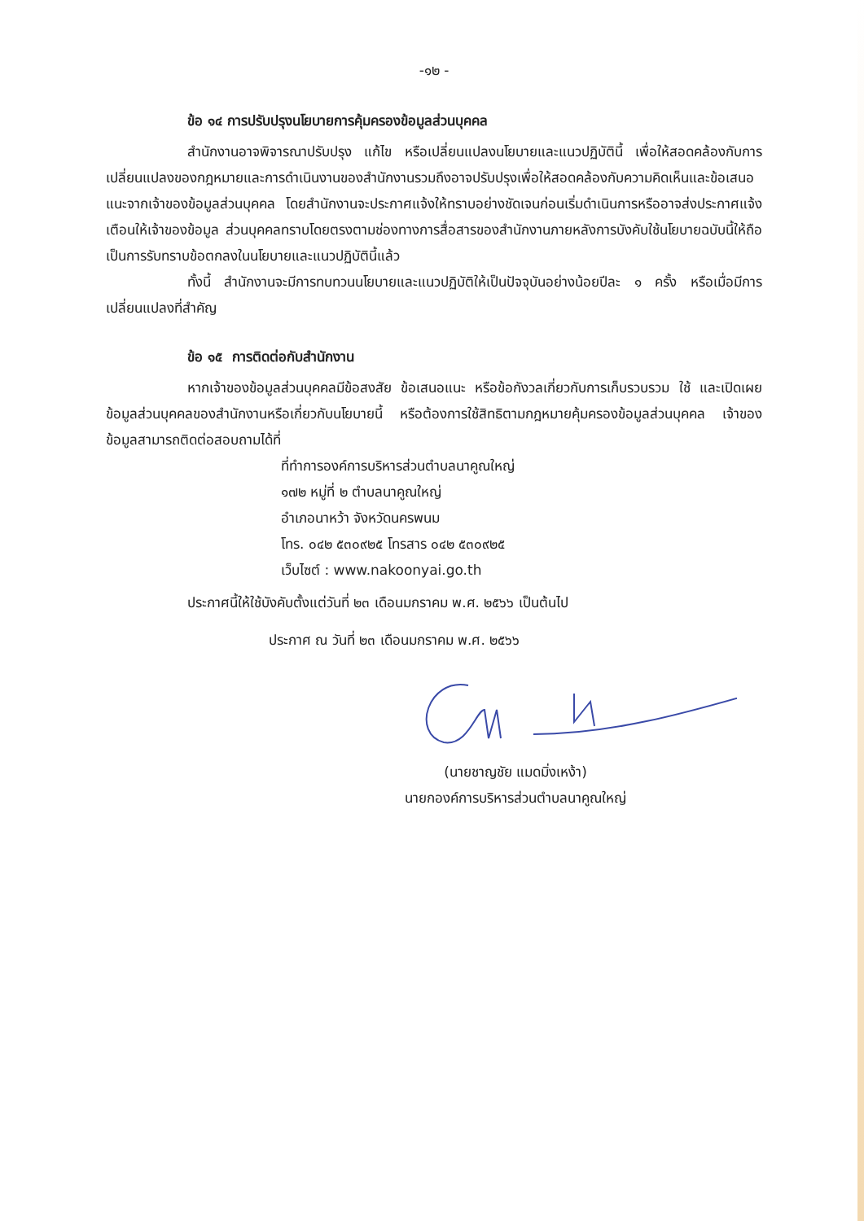-๑๒ -
ข้อ ๑๔ การปรับปรุงนโยบายการคุ้มครองข้อมูลส่วนบุคคล
สำนักงานอาจพิจารณาปรับปรุง แก้ไข หรือเปลี่ยนแปลงนโยบายและแนวปฏิบัตินี้ เพื่อให้สอดคล้องกับการเปลี่ยนแปลงของกฎหมายและการดำเนินงานของสำนักงานรวมถึงอาจปรับปรุงเพื่อให้สอดคล้องกับความคิดเห็นและข้อเสนอแนะจากเจ้าของข้อมูลส่วนบุคคล โดยสำนักงานจะประกาศแจ้งให้ทราบอย่างชัดเจนก่อนเริ่มดำเนินการหรืออาจส่งประกาศแจ้งเตือนให้เจ้าของข้อมูล ส่วนบุคคลทราบโดยตรงตามช่องทางการสื่อสารของสำนักงานภายหลังการบังคับใช้นโยบายฉบับนี้ให้ถือเป็นการรับทราบข้อตกลงในนโยบายและแนวปฏิบัตินี้แล้ว
ทั้งนี้ สำนักงานจะมีการทบทวนนโยบายและแนวปฏิบัติให้เป็นปัจจุบันอย่างน้อยปีละ ๑ ครั้ง หรือเมื่อมีการเปลี่ยนแปลงที่สำคัญ
ข้อ ๑๕ การติดต่อกับสำนักงาน
หากเจ้าของข้อมูลส่วนบุคคลมีข้อสงสัย ข้อเสนอแนะ หรือข้อกังวลเกี่ยวกับการเก็บรวบรวม ใช้ และเปิดเผยข้อมูลส่วนบุคคลของสำนักงานหรือเกี่ยวกับนโยบายนี้ หรือต้องการใช้สิทธิตามกฎหมายคุ้มครองข้อมูลส่วนบุคคล เจ้าของข้อมูลสามารถติดต่อสอบถามได้ที่
ที่ทำการองค์การบริหารส่วนตำบลนาคูณใหญ่
๑๗๒ หมู่ที่ ๒ ตำบลนาคูณใหญ่
อำเภอนาหว้า จังหวัดนครพนม
โทร. ๐๔๒ ๕๓๐๙๒๕ โทรสาร ๐๔๒ ๕๓๐๙๒๕
เว็บไซต์ : www.nakoonyai.go.th
ประกาศนี้ให้ใช้บังคับตั้งแต่วันที่ ๒๓ เดือนมกราคม พ.ศ. ๒๕๖๖ เป็นต้นไป
ประกาศ ณ วันที่ ๒๓ เดือนมกราคม พ.ศ. ๒๕๖๖
(นายชาญชัย แมดมิ่งเหง้า)
นายกองค์การบริหารส่วนตำบลนาคูณใหญ่